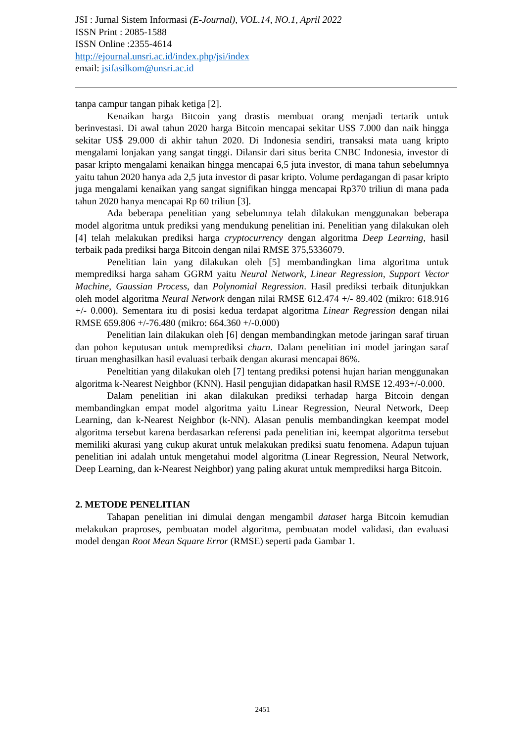JSI : Jurnal Sistem Informasi (E-Journal), VOL.14, NO.1, April 2022
ISSN Print : 2085-1588
ISSN Online :2355-4614
http://ejournal.unsri.ac.id/index.php/jsi/index
email: jsifasilkom@unsri.ac.id
tanpa campur tangan pihak ketiga [2].
Kenaikan harga Bitcoin yang drastis membuat orang menjadi tertarik untuk berinvestasi. Di awal tahun 2020 harga Bitcoin mencapai sekitar US$ 7.000 dan naik hingga sekitar US$ 29.000 di akhir tahun 2020. Di Indonesia sendiri, transaksi mata uang kripto mengalami lonjakan yang sangat tinggi. Dilansir dari situs berita CNBC Indonesia, investor di pasar kripto mengalami kenaikan hingga mencapai 6,5 juta investor, di mana tahun sebelumnya yaitu tahun 2020 hanya ada 2,5 juta investor di pasar kripto. Volume perdagangan di pasar kripto juga mengalami kenaikan yang sangat signifikan hingga mencapai Rp370 triliun di mana pada tahun 2020 hanya mencapai Rp 60 triliun [3].
Ada beberapa penelitian yang sebelumnya telah dilakukan menggunakan beberapa model algoritma untuk prediksi yang mendukung penelitian ini. Penelitian yang dilakukan oleh [4] telah melakukan prediksi harga cryptocurrency dengan algoritma Deep Learning, hasil terbaik pada prediksi harga Bitcoin dengan nilai RMSE 375,5336079.
Penelitian lain yang dilakukan oleh [5] membandingkan lima algoritma untuk memprediksi harga saham GGRM yaitu Neural Network, Linear Regression, Support Vector Machine, Gaussian Process, dan Polynomial Regression. Hasil prediksi terbaik ditunjukkan oleh model algoritma Neural Network dengan nilai RMSE 612.474 +/- 89.402 (mikro: 618.916 +/- 0.000). Sementara itu di posisi kedua terdapat algoritma Linear Regression dengan nilai RMSE 659.806 +/-76.480 (mikro: 664.360 +/-0.000)
Penelitian lain dilakukan oleh [6] dengan membandingkan metode jaringan saraf tiruan dan pohon keputusan untuk memprediksi churn. Dalam penelitian ini model jaringan saraf tiruan menghasilkan hasil evaluasi terbaik dengan akurasi mencapai 86%.
Peneltitian yang dilakukan oleh [7] tentang prediksi potensi hujan harian menggunakan algoritma k-Nearest Neighbor (KNN). Hasil pengujian didapatkan hasil RMSE 12.493+/-0.000.
Dalam penelitian ini akan dilakukan prediksi terhadap harga Bitcoin dengan membandingkan empat model algoritma yaitu Linear Regression, Neural Network, Deep Learning, dan k-Nearest Neighbor (k-NN). Alasan penulis membandingkan keempat model algoritma tersebut karena berdasarkan referensi pada penelitian ini, keempat algoritma tersebut memiliki akurasi yang cukup akurat untuk melakukan prediksi suatu fenomena. Adapun tujuan penelitian ini adalah untuk mengetahui model algoritma (Linear Regression, Neural Network, Deep Learning, dan k-Nearest Neighbor) yang paling akurat untuk memprediksi harga Bitcoin.
2. METODE PENELITIAN
Tahapan penelitian ini dimulai dengan mengambil dataset harga Bitcoin kemudian melakukan praproses, pembuatan model algoritma, pembuatan model validasi, dan evaluasi model dengan Root Mean Square Error (RMSE) seperti pada Gambar 1.
2451